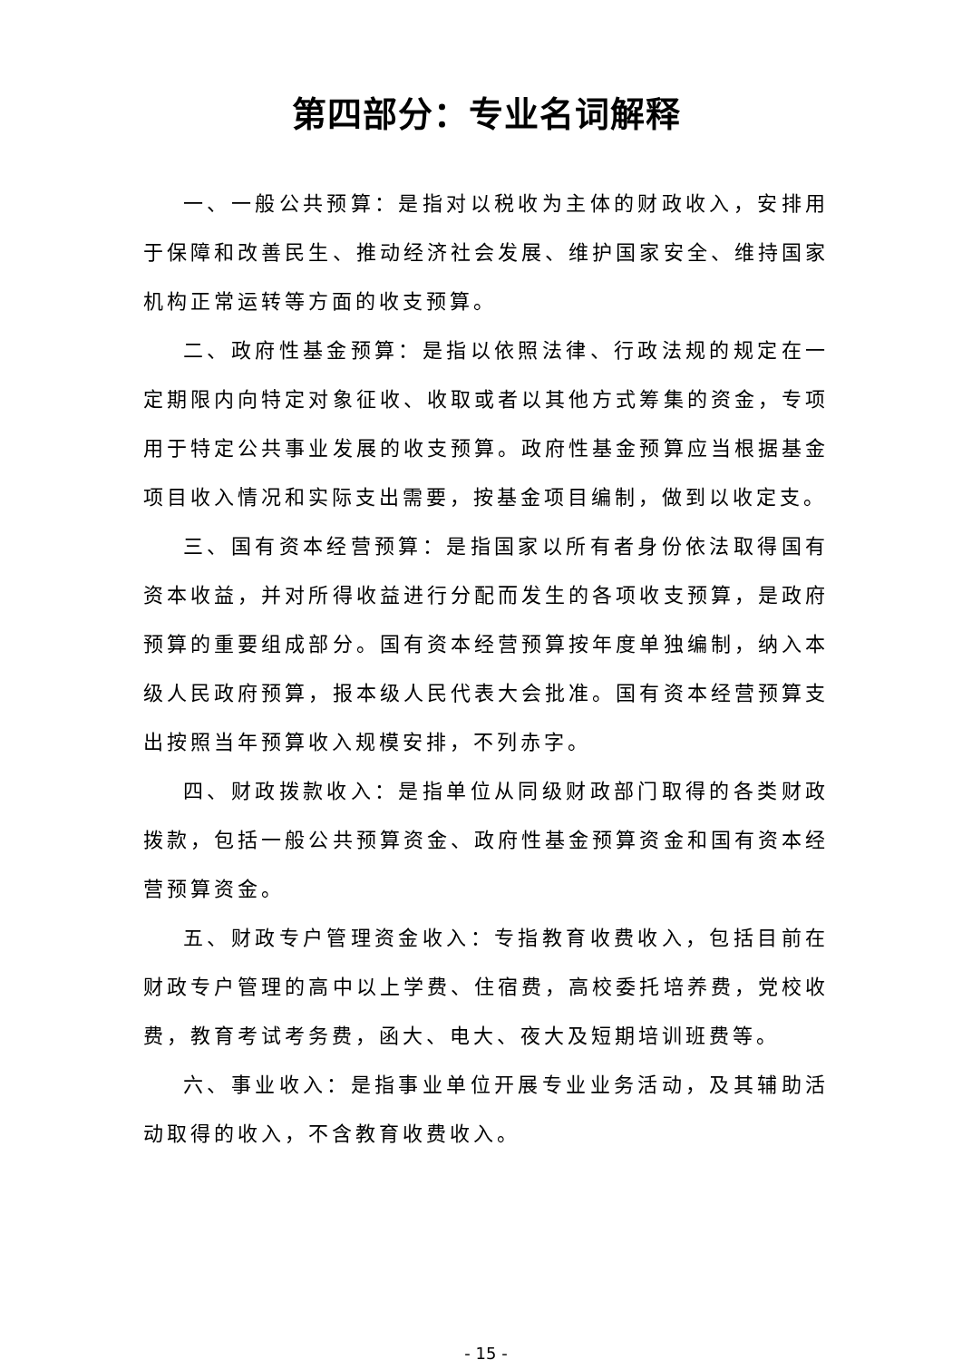第四部分：专业名词解释
一、一般公共预算：是指对以税收为主体的财政收入，安排用于保障和改善民生、推动经济社会发展、维护国家安全、维持国家机构正常运转等方面的收支预算。
二、政府性基金预算：是指以依照法律、行政法规的规定在一定期限内向特定对象征收、收取或者以其他方式筹集的资金，专项用于特定公共事业发展的收支预算。政府性基金预算应当根据基金项目收入情况和实际支出需要，按基金项目编制，做到以收定支。
三、国有资本经营预算：是指国家以所有者身份依法取得国有资本收益，并对所得收益进行分配而发生的各项收支预算，是政府预算的重要组成部分。国有资本经营预算按年度单独编制，纳入本级人民政府预算，报本级人民代表大会批准。国有资本经营预算支出按照当年预算收入规模安排，不列赤字。
四、财政拨款收入：是指单位从同级财政部门取得的各类财政拨款，包括一般公共预算资金、政府性基金预算资金和国有资本经营预算资金。
五、财政专户管理资金收入：专指教育收费收入，包括目前在财政专户管理的高中以上学费、住宿费，高校委托培养费，党校收费，教育考试考务费，函大、电大、夜大及短期培训班费等。
六、事业收入：是指事业单位开展专业业务活动，及其辅助活动取得的收入，不含教育收费收入。
- 15 -